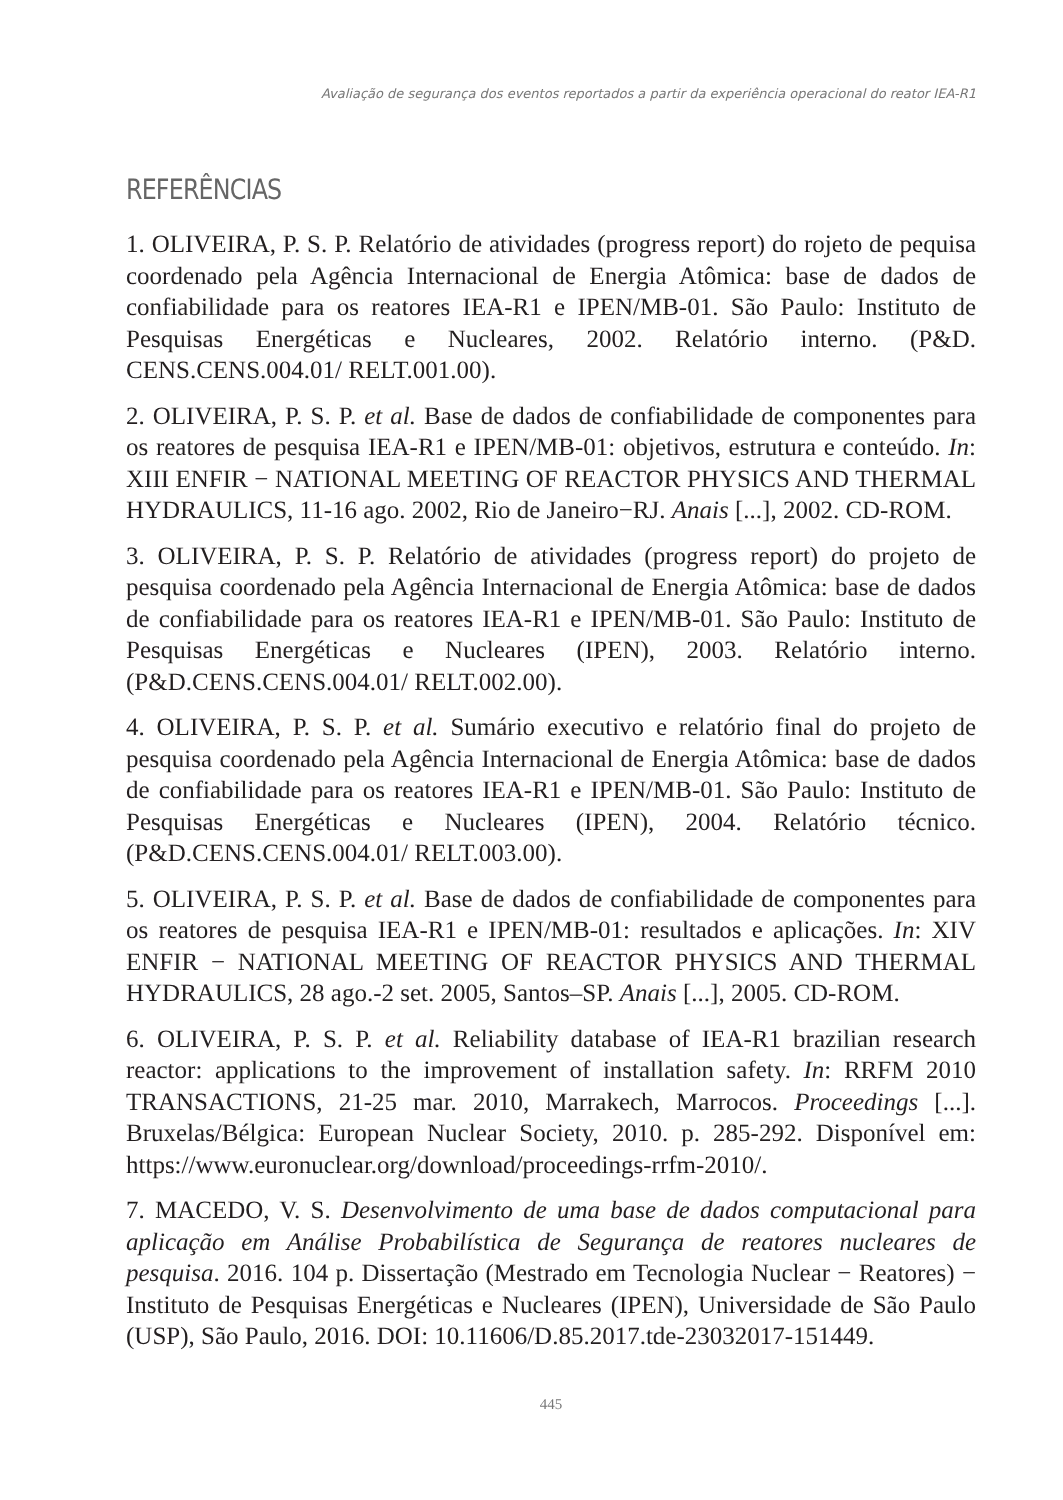Avaliação de segurança dos eventos reportados a partir da experiência operacional do reator IEA-R1
REFERÊNCIAS
1. OLIVEIRA, P. S. P. Relatório de atividades (progress report) do rojeto de pequisa coordenado pela Agência Internacional de Energia Atômica: base de dados de confiabilidade para os reatores IEA-R1 e IPEN/MB-01. São Paulo: Instituto de Pesquisas Energéticas e Nucleares, 2002. Relatório interno. (P&D. CENS.CENS.004.01/ RELT.001.00).
2. OLIVEIRA, P. S. P. et al. Base de dados de confiabilidade de componentes para os reatores de pesquisa IEA-R1 e IPEN/MB-01: objetivos, estrutura e conteúdo. In: XIII ENFIR − NATIONAL MEETING OF REACTOR PHYSICS AND THERMAL HYDRAULICS, 11-16 ago. 2002, Rio de Janeiro−RJ. Anais [...], 2002. CD-ROM.
3. OLIVEIRA, P. S. P. Relatório de atividades (progress report) do projeto de pesquisa coordenado pela Agência Internacional de Energia Atômica: base de dados de confiabilidade para os reatores IEA-R1 e IPEN/MB-01. São Paulo: Instituto de Pesquisas Energéticas e Nucleares (IPEN), 2003. Relatório interno. (P&D.CENS.CENS.004.01/ RELT.002.00).
4. OLIVEIRA, P. S. P. et al. Sumário executivo e relatório final do projeto de pesquisa coordenado pela Agência Internacional de Energia Atômica: base de dados de confiabilidade para os reatores IEA-R1 e IPEN/MB-01. São Paulo: Instituto de Pesquisas Energéticas e Nucleares (IPEN), 2004. Relatório técnico. (P&D.CENS.CENS.004.01/ RELT.003.00).
5. OLIVEIRA, P. S. P. et al. Base de dados de confiabilidade de componentes para os reatores de pesquisa IEA-R1 e IPEN/MB-01: resultados e aplicações. In: XIV ENFIR − NATIONAL MEETING OF REACTOR PHYSICS AND THERMAL HYDRAULICS, 28 ago.-2 set. 2005, Santos–SP. Anais [...], 2005. CD-ROM.
6. OLIVEIRA, P. S. P. et al. Reliability database of IEA-R1 brazilian research reactor: applications to the improvement of installation safety. In: RRFM 2010 TRANSACTIONS, 21-25 mar. 2010, Marrakech, Marrocos. Proceedings [...]. Bruxelas/Bélgica: European Nuclear Society, 2010. p. 285-292. Disponível em: https://www.euronuclear.org/download/proceedings-rrfm-2010/.
7. MACEDO, V. S. Desenvolvimento de uma base de dados computacional para aplicação em Análise Probabilística de Segurança de reatores nucleares de pesquisa. 2016. 104 p. Dissertação (Mestrado em Tecnologia Nuclear − Reatores) − Instituto de Pesquisas Energéticas e Nucleares (IPEN), Universidade de São Paulo (USP), São Paulo, 2016. DOI: 10.11606/D.85.2017.tde-23032017-151449.
445